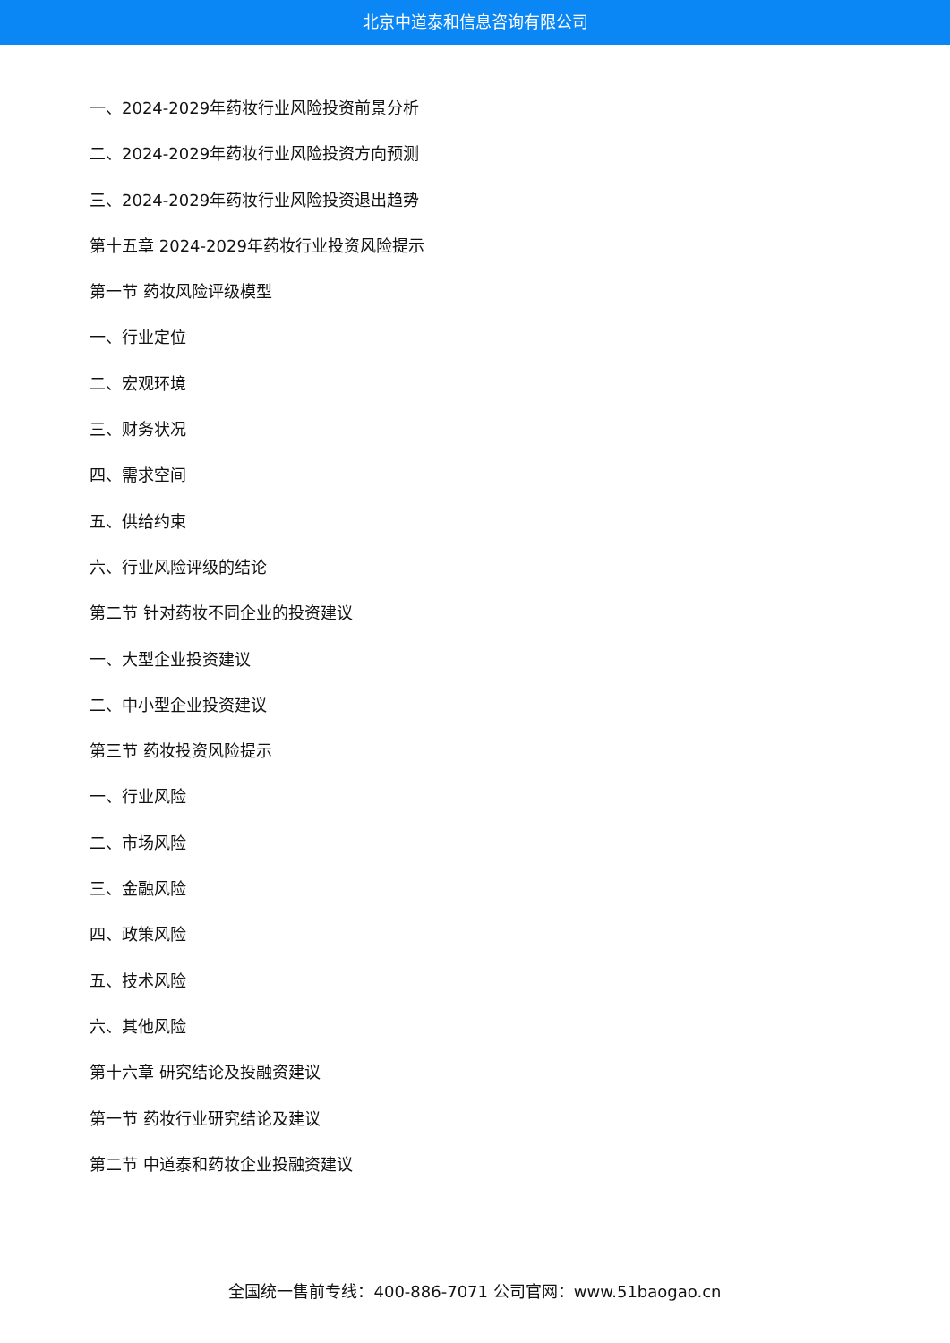北京中道泰和信息咨询有限公司
一、2024-2029年药妆行业风险投资前景分析
二、2024-2029年药妆行业风险投资方向预测
三、2024-2029年药妆行业风险投资退出趋势
第十五章 2024-2029年药妆行业投资风险提示
第一节 药妆风险评级模型
一、行业定位
二、宏观环境
三、财务状况
四、需求空间
五、供给约束
六、行业风险评级的结论
第二节 针对药妆不同企业的投资建议
一、大型企业投资建议
二、中小型企业投资建议
第三节 药妆投资风险提示
一、行业风险
二、市场风险
三、金融风险
四、政策风险
五、技术风险
六、其他风险
第十六章 研究结论及投融资建议
第一节 药妆行业研究结论及建议
第二节 中道泰和药妆企业投融资建议
全国统一售前专线：400-886-7071 公司官网：www.51baogao.cn